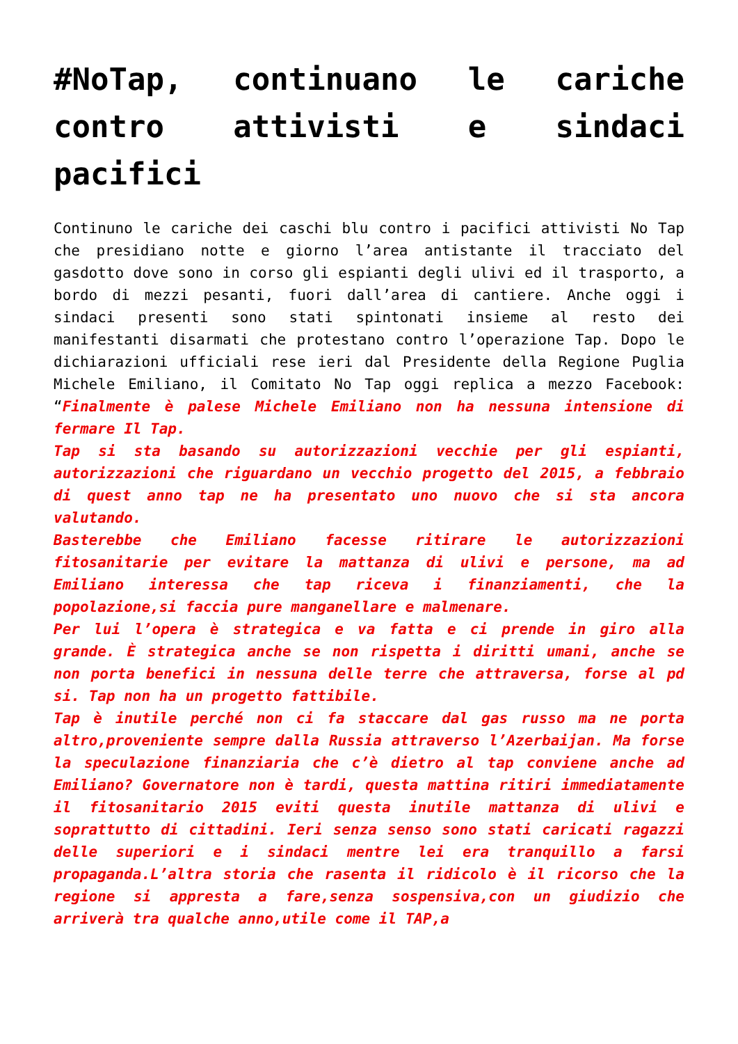#NoTap, continuano le cariche contro attivisti e sindaci pacifici
Continuno le cariche dei caschi blu contro i pacifici attivisti No Tap che presidiano notte e giorno l’area antistante il tracciato del gasdotto dove sono in corso gli espianti degli ulivi ed il trasporto, a bordo di mezzi pesanti, fuori dall’area di cantiere. Anche oggi i sindaci presenti sono stati spintonati insieme al resto dei manifestanti disarmati che protestano contro l’operazione Tap. Dopo le dichiarazioni ufficiali rese ieri dal Presidente della Regione Puglia Michele Emiliano, il Comitato No Tap oggi replica a mezzo Facebook: “Finalmente è palese Michele Emiliano non ha nessuna intensione di fermare Il Tap.
Tap si sta basando su autorizzazioni vecchie per gli espianti, autorizzazioni che riguardano un vecchio progetto del 2015, a febbraio di quest anno tap ne ha presentato uno nuovo che si sta ancora valutando.
Basterebbe che Emiliano facesse ritirare le autorizzazioni fitosanitarie per evitare la mattanza di ulivi e persone, ma ad Emiliano interessa che tap riceva i finanziamenti, che la popolazione,si faccia pure manganellare e malmenare.
Per lui l’opera è strategica e va fatta e ci prende in giro alla grande. È strategica anche se non rispetta i diritti umani, anche se non porta benefici in nessuna delle terre che attraversa, forse al pd si. Tap non ha un progetto fattibile.
Tap è inutile perché non ci fa staccare dal gas russo ma ne porta altro,proveniente sempre dalla Russia attraverso l’Azerbaijan. Ma forse la speculazione finanziaria che c’è dietro al tap conviene anche ad Emiliano? Governatore non è tardi, questa mattina ritiri immediatamente il fitosanitario 2015 eviti questa inutile mattanza di ulivi e soprattutto di cittadini. Ieri senza senso sono stati caricati ragazzi delle superiori e i sindaci mentre lei era tranquillo a farsi propaganda.L’altra storia che rasenta il ridicolo è il ricorso che la regione si appresta a fare,senza sospensiva,con un giudizio che arriverà tra qualche anno,utile come il TAP,a